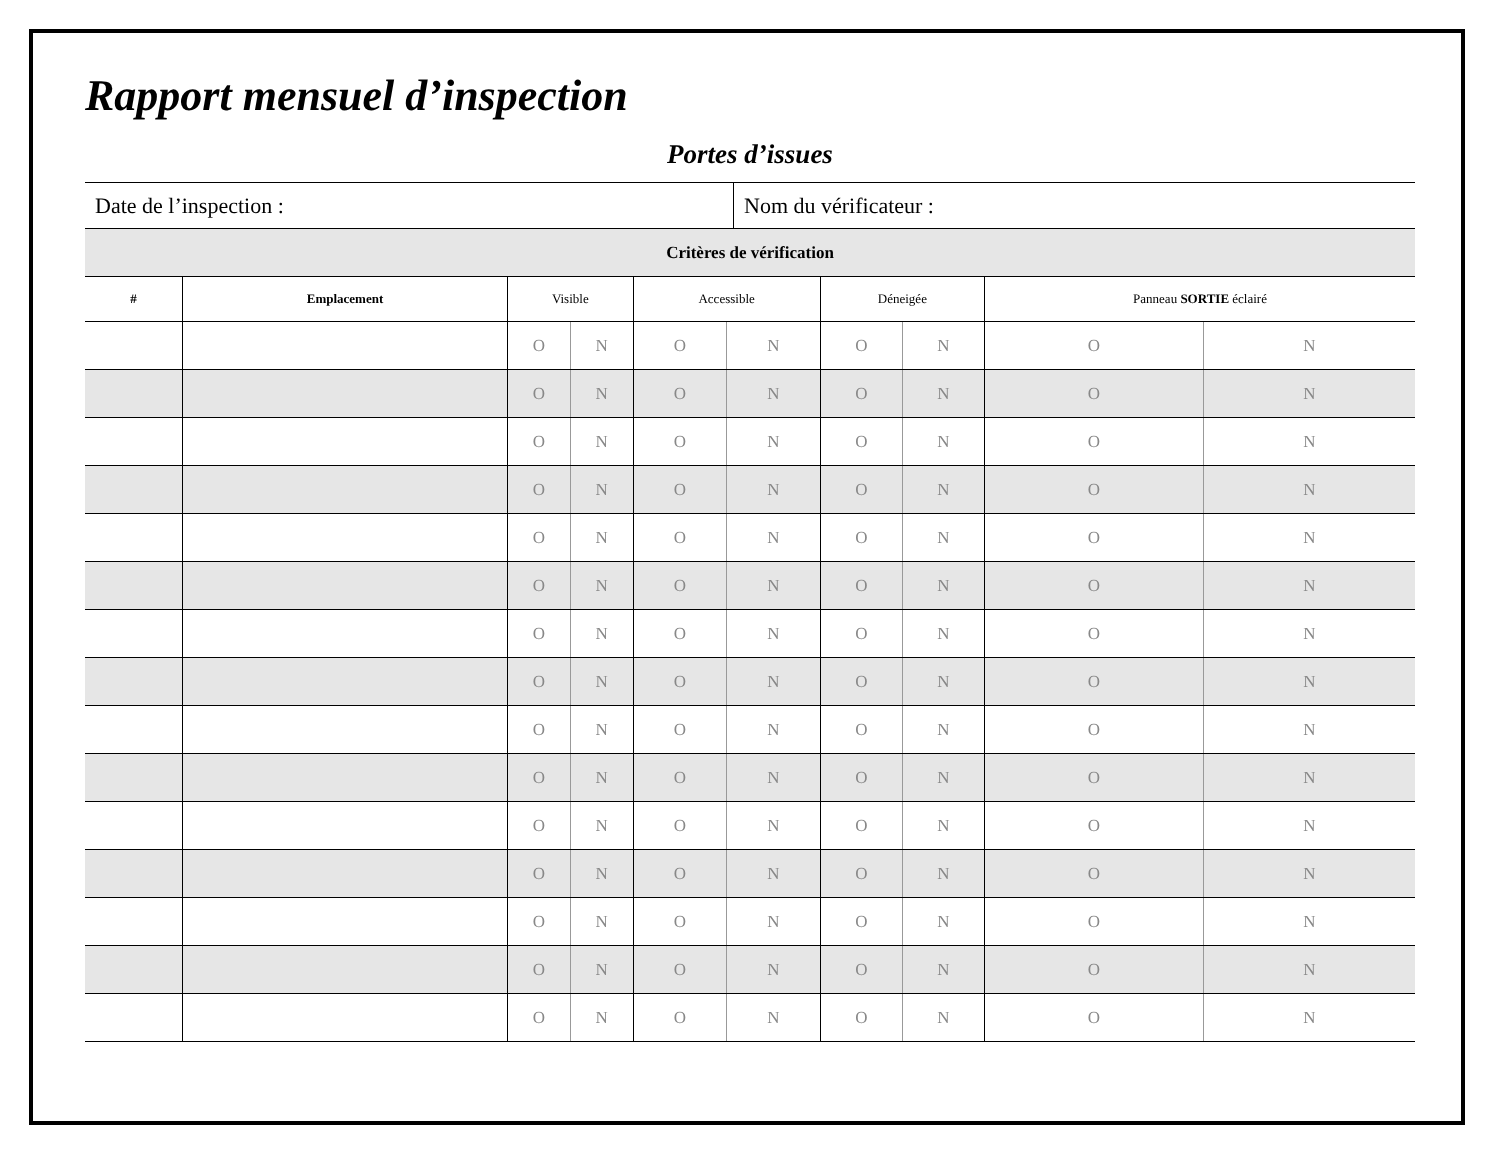Rapport mensuel d’inspection
Portes d’issues
| Date de l’inspection : | Nom du vérificateur : |
| Critères de vérification | | | | | | | | | |
| # | Emplacement | Visible | | Accessible | | Déneigée | | Panneau SORTIE éclairé | |
| | | O | N | O | N | O | N | O | N |
| | | O | N | O | N | O | N | O | N |
| | | O | N | O | N | O | N | O | N |
| | | O | N | O | N | O | N | O | N |
| | | O | N | O | N | O | N | O | N |
| | | O | N | O | N | O | N | O | N |
| | | O | N | O | N | O | N | O | N |
| | | O | N | O | N | O | N | O | N |
| | | O | N | O | N | O | N | O | N |
| | | O | N | O | N | O | N | O | N |
| | | O | N | O | N | O | N | O | N |
| | | O | N | O | N | O | N | O | N |
| | | O | N | O | N | O | N | O | N |
| | | O | N | O | N | O | N | O | N |
| | | O | N | O | N | O | N | O | N |